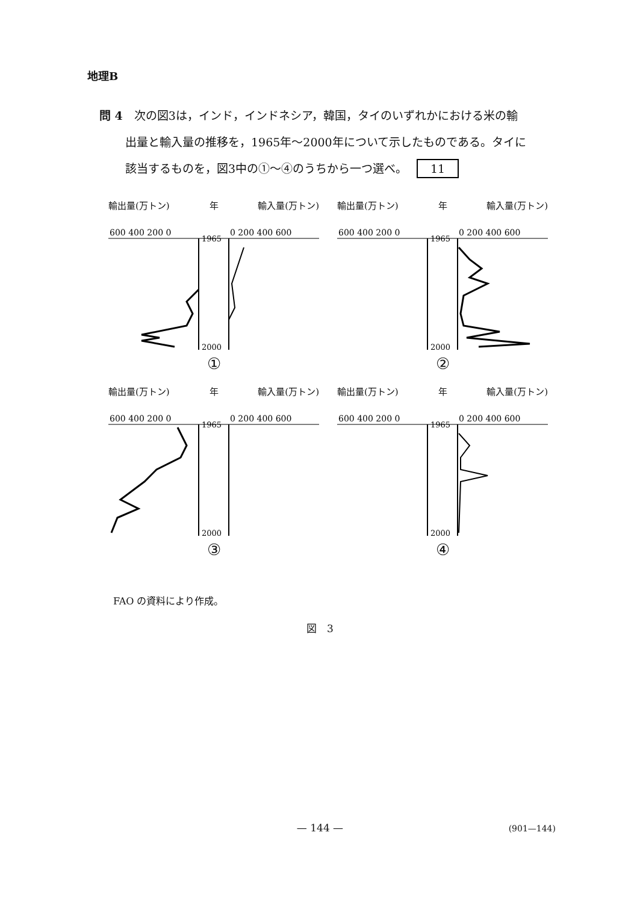地理B
問 4　次の図3は，インド，インドネシア，韓国，タイのいずれかにおける米の輸
出量と輸入量の推移を，1965年～2000年について示したものである。タイに
該当するものを，図3中の①～④のうちから一つ選べ。 11
輸出量(万トン) 年 輸入量(万トン)
600 400 200 0
0 200 400 600
1965
2000
①
輸出量(万トン) 年 輸入量(万トン)
600 400 200 0
0 200 400 600
1965
2000
②
輸出量(万トン) 年 輸入量(万トン)
600 400 200 0
0 200 400 600
1965
2000
③
輸出量(万トン) 年 輸入量(万トン)
600 400 200 0
0 200 400 600
1965
2000
④
FAO の資料により作成。
図　3
— 144 — (901—144)